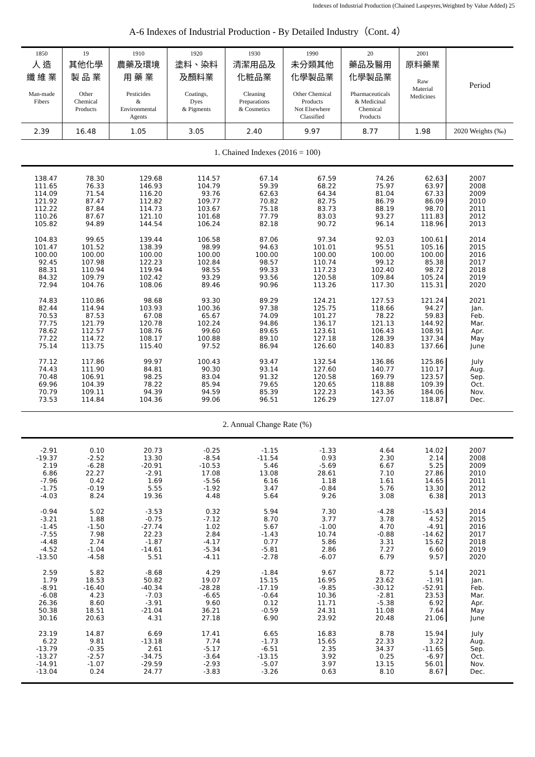Indexes of Industrial Production (Chained Laspeyres,Weighted by Value Added) 25
A-6 Indexes of Industrial Production - By Detailed Industry（Cont. 4）
| 1850 人 造 纖 維 業 Man-made Fibers | 19 其他化學 製 品 業 Other Chemical Products | 1910 農藥及環境 用 藥 業 Pesticides & Environmental Agents | 1920 塗料、染料 及顏料業 Coatings, Dyes & Pigments | 1930 清潔用品及 化粧品業 Cleaning Preparations & Cosmetics | 1990 未分類其他 化學製品業 Other Chemical Products Not Elsewhere Classified | 20 藥品及醫用 化學製品業 Pharmaceuticals & Medicinal Chemical Products | 2001 原料藥業 Raw Material Medicines | Period |
| --- | --- | --- | --- | --- | --- | --- | --- | --- |
| 2.39 | 16.48 | 1.05 | 3.05 | 2.40 | 9.97 | 8.77 | 1.98 | 2020 Weights (‰) |
| 1. Chained Indexes (2016 = 100) | | | | | | | | |
| 138.47 111.65 114.09 121.92 112.22 110.26 105.82 | 78.30 76.33 71.54 87.47 87.84 87.67 94.89 | 129.68 146.93 116.20 112.82 114.73 121.10 144.54 | 114.57 104.79 93.76 109.77 103.67 101.68 106.24 | 67.14 59.39 62.63 70.82 75.18 77.79 82.18 | 67.59 68.22 64.34 82.75 83.73 83.03 90.72 | 74.26 75.97 81.04 86.79 88.19 93.27 96.14 | 62.63 63.97 67.33 86.09 98.70 111.83 118.96 | 2007 2008 2009 2010 2011 2012 2013 |
| 104.83 101.47 100.00 92.45 88.31 84.32 72.94 | 99.65 101.52 100.00 107.98 110.94 109.79 104.76 | 139.44 138.39 100.00 122.23 119.94 102.42 108.06 | 106.58 98.99 100.00 102.84 98.55 93.29 89.46 | 87.06 94.63 100.00 98.57 99.33 93.56 90.96 | 97.34 101.01 100.00 110.74 117.23 120.58 113.26 | 92.03 95.51 100.00 99.12 102.40 109.84 117.30 | 100.61 105.16 100.00 85.38 98.72 105.24 115.31 | 2014 2015 2016 2017 2018 2019 2020 |
| 74.83 82.44 70.53 77.75 78.62 77.22 75.14 | 110.86 114.94 87.53 121.79 112.57 114.72 113.75 | 98.68 103.93 67.08 120.78 108.76 108.17 115.40 | 93.30 100.36 65.67 102.24 99.60 100.88 97.52 | 89.29 97.38 74.09 94.86 89.65 89.10 86.94 | 124.21 125.75 101.27 136.17 123.61 127.18 126.60 | 127.53 118.66 78.22 121.13 106.43 128.39 140.83 | 121.24 94.27 59.83 144.92 108.91 137.34 137.66 | 2021 Jan. Feb. Mar. Apr. May June |
| 77.12 74.43 70.48 69.96 70.79 73.53 | 117.86 111.90 106.91 104.39 109.11 114.84 | 99.97 84.81 98.25 78.22 94.39 104.36 | 100.43 90.30 83.04 85.94 94.59 99.06 | 93.47 93.14 91.32 79.65 85.39 96.51 | 132.54 127.60 120.58 120.65 122.23 126.29 | 136.86 140.77 169.79 118.88 143.36 127.07 | 125.86 110.17 123.57 109.39 184.06 118.87 | July Aug. Sep. Oct. Nov. Dec. |
| 2. Annual Change Rate (%) | | | | | | | | |
| -2.91 -19.37 2.19 6.86 -7.96 -1.75 -4.03 | 0.10 -2.52 -6.28 22.27 0.42 -0.19 8.24 | 20.73 13.30 -20.91 -2.91 1.69 5.55 19.36 | -0.25 -8.54 -10.53 17.08 -5.56 -1.92 4.48 | -1.15 -11.54 5.46 13.08 6.16 3.47 5.64 | -1.33 0.93 -5.69 28.61 1.18 -0.84 9.26 | 4.64 2.30 6.67 7.10 1.61 5.76 3.08 | 14.02 2.14 5.25 27.86 14.65 13.30 6.38 | 2007 2008 2009 2010 2011 2012 2013 |
| -0.94 -3.21 -1.45 -7.55 -4.48 -4.52 -13.50 | 5.02 1.88 -1.50 7.98 2.74 -1.04 -4.58 | -3.53 -0.75 -27.74 22.23 -1.87 -14.61 5.51 | 0.32 -7.12 1.02 2.84 -4.17 -5.34 -4.11 | 5.94 8.70 5.67 -1.43 0.77 -5.81 -2.78 | 7.30 3.77 -1.00 10.74 5.86 2.86 -6.07 | -4.28 3.78 4.70 -0.88 3.31 7.27 6.79 | -15.43 4.52 -4.91 -14.62 15.62 6.60 9.57 | 2014 2015 2016 2017 2018 2019 2020 |
| 2.59 1.79 -8.91 -6.08 26.36 50.38 30.16 | 5.82 18.53 -16.40 4.23 8.60 18.51 20.63 | -8.68 50.82 -40.34 -7.03 -3.91 -21.04 4.31 | 4.29 19.07 -28.28 -6.65 9.60 36.21 27.18 | -1.84 15.15 -17.19 -0.64 0.12 -0.59 6.90 | 9.67 16.95 -9.85 10.36 11.71 24.31 23.92 | 8.72 23.62 -30.12 -2.81 -5.38 11.08 20.48 | 5.14 -1.91 -52.91 23.53 6.92 7.64 21.06 | 2021 Jan. Feb. Mar. Apr. May June |
| 23.19 6.22 -13.79 -13.27 -14.91 -13.04 | 14.87 9.81 -0.35 -2.57 -1.07 0.24 | 6.69 -13.18 2.61 -34.75 -29.59 24.77 | 17.41 7.74 -5.17 -3.64 -2.93 -3.83 | 6.65 -1.73 -6.51 -13.15 -5.07 -3.26 | 16.83 15.65 2.35 3.92 3.97 0.63 | 8.78 22.33 34.37 0.25 13.15 8.10 | 15.94 3.22 -11.65 -6.97 56.01 8.67 | July Aug. Sep. Oct. Nov. Dec. |